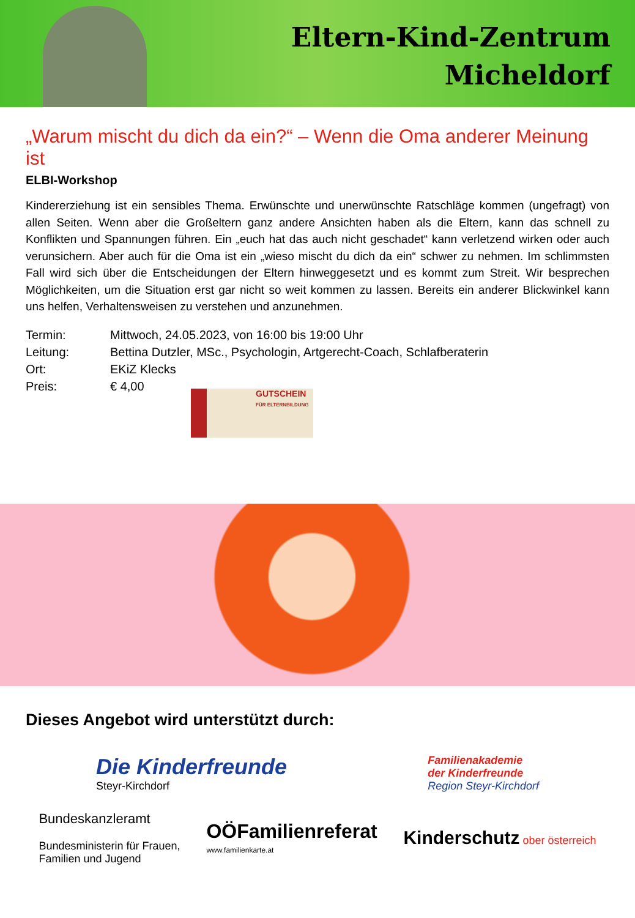Eltern-Kind-Zentrum
Micheldorf
„Warum mischt du dich da ein?“ – Wenn die Oma anderer Meinung ist
ELBI-Workshop
Kindererziehung ist ein sensibles Thema. Erwünschte und unerwünschte Ratschläge kommen (ungefragt) von allen Seiten. Wenn aber die Großeltern ganz andere Ansichten haben als die Eltern, kann das schnell zu Konflikten und Spannungen führen. Ein „euch hat das auch nicht geschadet“ kann verletzend wirken oder auch verunsichern. Aber auch für die Oma ist ein „wieso mischt du dich da ein“ schwer zu nehmen. Im schlimmsten Fall wird sich über die Entscheidungen der Eltern hinweggesetzt und es kommt zum Streit. Wir besprechen Möglichkeiten, um die Situation erst gar nicht so weit kommen zu lassen. Bereits ein anderer Blickwinkel kann uns helfen, Verhaltensweisen zu verstehen und anzunehmen.
| Termin: | Mittwoch, 24.05.2023, von 16:00 bis 19:00 Uhr |
| Leitung: | Bettina Dutzler, MSc., Psychologin, Artgerecht-Coach, Schlafberaterin |
| Ort: | EKiZ Klecks |
| Preis: | € 4,00 |
GUTSCHEIN
FÜR ELTERNBILDUNG
Dieses Angebot wird unterstützt durch:
Die Kinderfreunde
Steyr-Kirchdorf
Familienakademie
der Kinderfreunde
Region Steyr-Kirchdorf
Bundeskanzleramt
Bundesministerin für Frauen,
Familien und Jugend
OÖFamilienreferat
www.familienkarte.at
Kinderschutz ober österreich